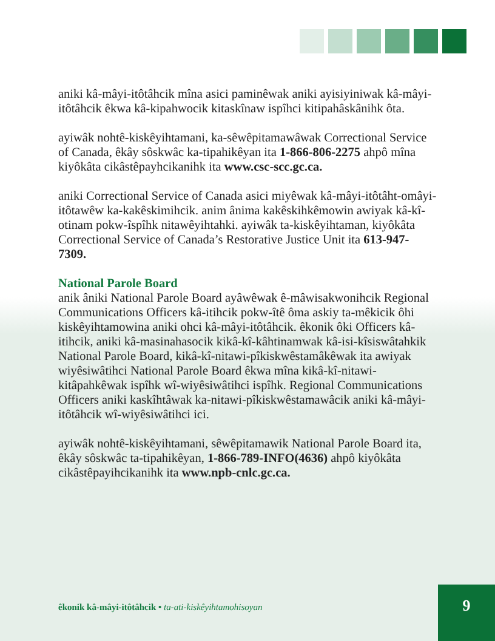aniki kâ-mâyi-itôtâhcik mîna asici paminêwak aniki ayisiyiniwak kâ-mâyi-itôtâhcik êkwa kâ-kipahwocik kitaskînaw ispîhci kitipahâskânihk ôta.
ayiwâk nohtê-kiskêyihtamani, ka-sêwêpitamawâwak Correctional Service of Canada, êkây sôskwâc ka-tipahikêyan ita 1-866-806-2275 ahpô mîna kiyôkâta cikâstêpayhcikanihk ita www.csc-scc.gc.ca.
aniki Correctional Service of Canada asici miyêwak kâ-mâyi-itôtâht-omâyi-itôtawêw ka-kakêskimihcik. anim ânima kakêskihkêmowin awiyak kâ-kî-otinam pokw-îspîhk nitawêyihtahki. ayiwâk ta-kiskêyihtaman, kiyôkâta Correctional Service of Canada’s Restorative Justice Unit ita 613-947-7309.
National Parole Board
anik âniki National Parole Board ayâwêwak ê-mâwisakwonihcik Regional Communications Officers kâ-itihcik pokw-îtê ôma askiy ta-mêkicik ôhi kiskêyihtamowina aniki ohci kâ-mâyi-itôtâhcik. êkonik ôki Officers kâ-itihcik, aniki kâ-masinahasocik kikâ-kî-kâhtinamwak kâ-isi-kîsiswâtahkik National Parole Board, kikâ-kî-nitawi-pîkiskwêstamâkêwak ita awiyak wiyêsiwâtihci National Parole Board êkwa mîna kikâ-kî-nitawi-kitâpahkêwak ispîhk wî-wiyêsiwâtihci ispîhk. Regional Communications Officers aniki kaskîhtâwak ka-nitawi-pîkiskwêstamawâcik aniki kâ-mâyi-itôtâhcik wî-wiyêsiwâtihci ici.
ayiwâk nohtê-kiskêyihtamani, sêwêpitamawik National Parole Board ita, êkây sôskwâc ta-tipahikêyan, 1-866-789-INFO(4636) ahpô kiyôkâta cikâstêpayihcikanihk ita www.npb-cnlc.gc.ca.
êkonik kâ-mâyi-itôtâhcik • ta-ati-kiskêyihtamohisoyan
9